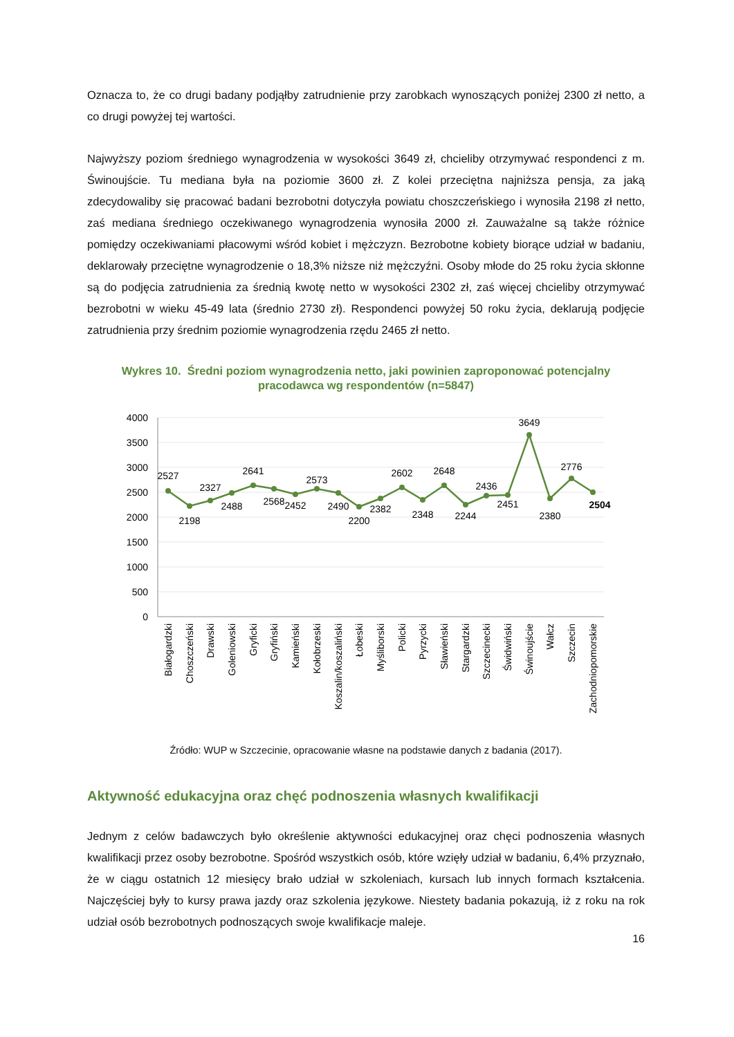Oznacza to, że co drugi badany podjąłby zatrudnienie przy zarobkach wynoszących poniżej 2300 zł netto, a co drugi powyżej tej wartości.
Najwyższy poziom średniego wynagrodzenia w wysokości 3649 zł, chcieliby otrzymywać respondenci z m. Świnoujście. Tu mediana była na poziomie 3600 zł. Z kolei przeciętna najniższa pensja, za jaką zdecydowaliby się pracować badani bezrobotni dotyczyła powiatu choszczeńskiego i wynosiła 2198 zł netto, zaś mediana średniego oczekiwanego wynagrodzenia wynosiła 2000 zł. Zauważalne są także różnice pomiędzy oczekiwaniami płacowymi wśród kobiet i mężczyzn. Bezrobotne kobiety biorące udział w badaniu, deklarowały przeciętne wynagrodzenie o 18,3% niższe niż mężczyźni. Osoby młode do 25 roku życia skłonne są do podjęcia zatrudnienia za średnią kwotę netto w wysokości 2302 zł, zaś więcej chcieliby otrzymywać bezrobotni w wieku 45-49 lata (średnio 2730 zł). Respondenci powyżej 50 roku życia, deklarują podjęcie zatrudnienia przy średnim poziomie wynagrodzenia rzędu 2465 zł netto.
Wykres 10. Średni poziom wynagrodzenia netto, jaki powinien zaproponować potencjalny pracodawca wg respondentów (n=5847)
4000
3500
3000
2500
2000
1500
1000
500
0
2527
2198
2327
2488
2641
2568
2452
2573
2490
2200
2382
2602
2348
2648
2244
2436
2451
3649
2380
2776
2504
Białogardzki
Choszczeński
Drawski
Goleniowski
Gryficki
Gryfiński
Kamieński
Kołobrzeski
Koszalin/koszaliński
Łobeski
Myśliborski
Policki
Pyrzycki
Sławieński
Stargardzki
Szczecinecki
Świdwiński
Świnoujście
Wałcz
Szczecin
Zachodniopomorskie
Źródło: WUP w Szczecinie, opracowanie własne na podstawie danych z badania (2017).
Aktywność edukacyjna oraz chęć podnoszenia własnych kwalifikacji
Jednym z celów badawczych było określenie aktywności edukacyjnej oraz chęci podnoszenia własnych kwalifikacji przez osoby bezrobotne. Spośród wszystkich osób, które wzięły udział w badaniu, 6,4% przyznało, że w ciągu ostatnich 12 miesięcy brało udział w szkoleniach, kursach lub innych formach kształcenia. Najczęściej były to kursy prawa jazdy oraz szkolenia językowe. Niestety badania pokazują, iż z roku na rok udział osób bezrobotnych podnoszących swoje kwalifikacje maleje.
16